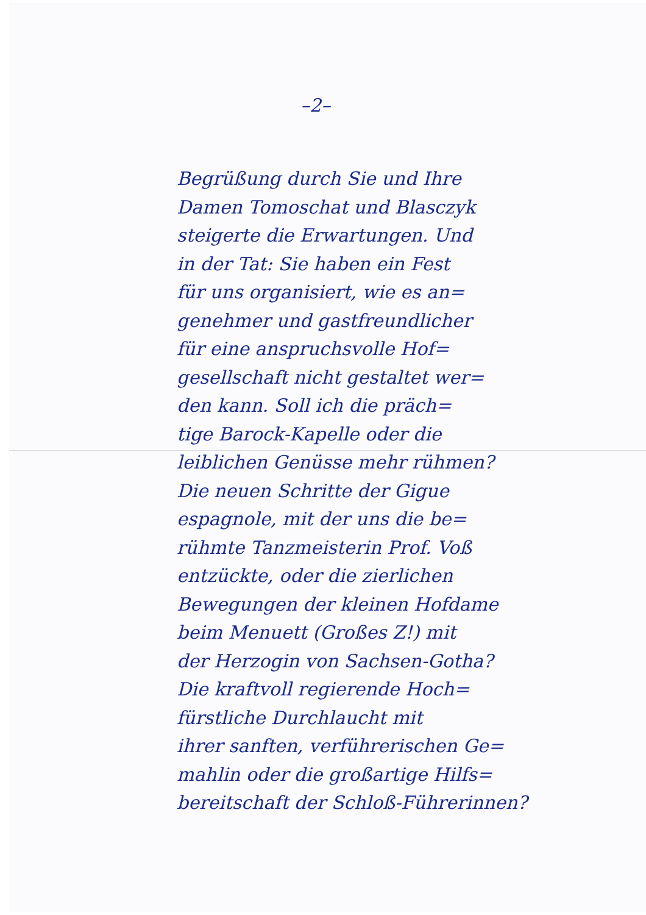–2–
Begrüßung durch Sie und Ihre
Damen Tomoschat und Blasczyk
steigerte die Erwartungen. Und
in der Tat: Sie haben ein Fest
für uns organisiert, wie es an=
genehmer und gastfreundlicher
für eine anspruchsvolle Hof=
gesellschaft nicht gestaltet wer=
den kann. Soll ich die präch=
tige Barock-Kapelle oder die
leiblichen Genüsse mehr rühmen?
Die neuen Schritte der Gigue
espagnole, mit der uns die be=
rühmte Tanzmeisterin Prof. Voß
entzückte, oder die zierlichen
Bewegungen der kleinen Hofdame
beim Menuett (Großes Z!) mit
der Herzogin von Sachsen-Gotha?
Die kraftvoll regierende Hoch=
fürstliche Durchlaucht mit
ihrer sanften, verführerischen Ge=
mahlin oder die großartige Hilfs=
bereitschaft der Schloß-Führerinnen?